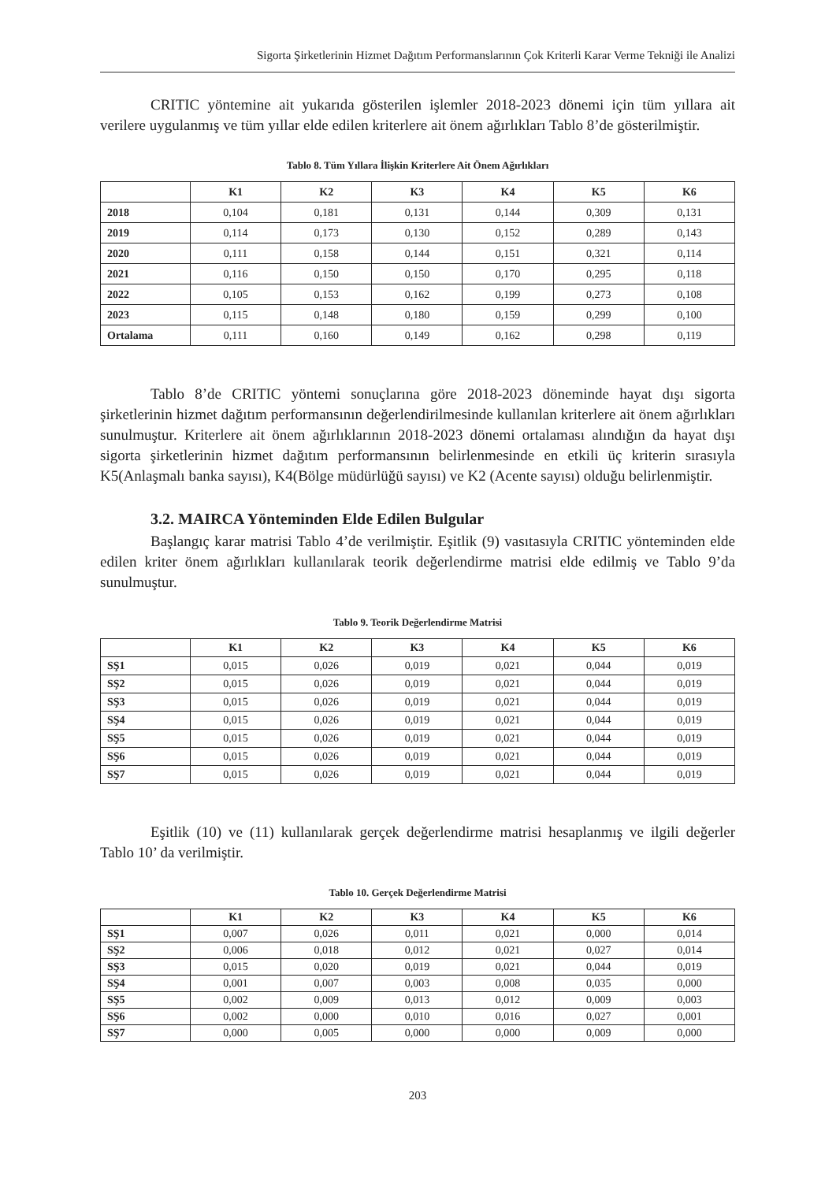Sigorta Şirketlerinin Hizmet Dağıtım Performanslarının Çok Kriterli Karar Verme Tekniği ile Analizi
CRITIC yöntemine ait yukarıda gösterilen işlemler 2018-2023 dönemi için tüm yıllara ait verilere uygulanmış ve tüm yıllar elde edilen kriterlere ait önem ağırlıkları Tablo 8’de gösterilmiştir.
Tablo 8. Tüm Yıllara İlişkin Kriterlere Ait Önem Ağırlıkları
| | K1 | K2 | K3 | K4 | K5 | K6 |
| --- | --- | --- | --- | --- | --- | --- |
| 2018 | 0,104 | 0,181 | 0,131 | 0,144 | 0,309 | 0,131 |
| 2019 | 0,114 | 0,173 | 0,130 | 0,152 | 0,289 | 0,143 |
| 2020 | 0,111 | 0,158 | 0,144 | 0,151 | 0,321 | 0,114 |
| 2021 | 0,116 | 0,150 | 0,150 | 0,170 | 0,295 | 0,118 |
| 2022 | 0,105 | 0,153 | 0,162 | 0,199 | 0,273 | 0,108 |
| 2023 | 0,115 | 0,148 | 0,180 | 0,159 | 0,299 | 0,100 |
| Ortalama | 0,111 | 0,160 | 0,149 | 0,162 | 0,298 | 0,119 |
Tablo 8’de CRITIC yöntemi sonuçlarına göre 2018-2023 döneminde hayat dışı sigorta şirketlerinin hizmet dağıtım performansının değerlendirilmesinde kullanılan kriterlere ait önem ağırlıkları sunulmuştur. Kriterlere ait önem ağırlıklarının 2018-2023 dönemi ortalaması alındığın da hayat dışı sigorta şirketlerinin hizmet dağıtım performansının belirlenmesinde en etkili üç kriterin sırasıyla K5(Anlaşmalı banka sayısı), K4(Bölge müdürlüğü sayısı) ve K2 (Acente sayısı) olduğu belirlenmiştir.
3.2. MAIRCA Yönteminden Elde Edilen Bulgular
Başlangıç karar matrisi Tablo 4’de verilmiştir. Eşitlik (9) vasıtasıyla CRITIC yönteminden elde edilen kriter önem ağırlıkları kullanılarak teorik değerlendirme matrisi elde edilmiş ve Tablo 9’da sunulmuştur.
Tablo 9. Teorik Değerlendirme Matrisi
| | K1 | K2 | K3 | K4 | K5 | K6 |
| --- | --- | --- | --- | --- | --- | --- |
| SŞ1 | 0,015 | 0,026 | 0,019 | 0,021 | 0,044 | 0,019 |
| SŞ2 | 0,015 | 0,026 | 0,019 | 0,021 | 0,044 | 0,019 |
| SŞ3 | 0,015 | 0,026 | 0,019 | 0,021 | 0,044 | 0,019 |
| SŞ4 | 0,015 | 0,026 | 0,019 | 0,021 | 0,044 | 0,019 |
| SŞ5 | 0,015 | 0,026 | 0,019 | 0,021 | 0,044 | 0,019 |
| SŞ6 | 0,015 | 0,026 | 0,019 | 0,021 | 0,044 | 0,019 |
| SŞ7 | 0,015 | 0,026 | 0,019 | 0,021 | 0,044 | 0,019 |
Eşitlik (10) ve (11) kullanılarak gerçek değerlendirme matrisi hesaplanmış ve ilgili değerler Tablo 10’ da verilmiştir.
Tablo 10. Gerçek Değerlendirme Matrisi
| | K1 | K2 | K3 | K4 | K5 | K6 |
| --- | --- | --- | --- | --- | --- | --- |
| SŞ1 | 0,007 | 0,026 | 0,011 | 0,021 | 0,000 | 0,014 |
| SŞ2 | 0,006 | 0,018 | 0,012 | 0,021 | 0,027 | 0,014 |
| SŞ3 | 0,015 | 0,020 | 0,019 | 0,021 | 0,044 | 0,019 |
| SŞ4 | 0,001 | 0,007 | 0,003 | 0,008 | 0,035 | 0,000 |
| SŞ5 | 0,002 | 0,009 | 0,013 | 0,012 | 0,009 | 0,003 |
| SŞ6 | 0,002 | 0,000 | 0,010 | 0,016 | 0,027 | 0,001 |
| SŞ7 | 0,000 | 0,005 | 0,000 | 0,000 | 0,009 | 0,000 |
203